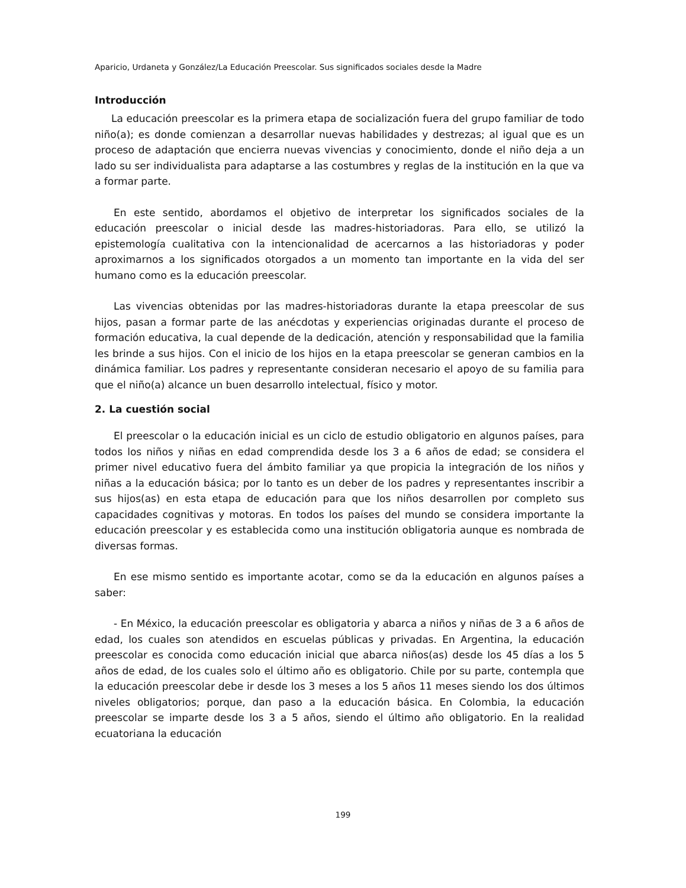Aparicio, Urdaneta y González/La Educación Preescolar. Sus significados sociales desde la Madre
Introducción
La educación preescolar es la primera etapa de socialización fuera del grupo familiar de todo niño(a); es donde comienzan a desarrollar nuevas habilidades y destrezas; al igual que es un proceso de adaptación que encierra nuevas vivencias y conocimiento, donde el niño deja a un lado su ser individualista para adaptarse a las costumbres y reglas de la institución en la que va a formar parte.
En este sentido, abordamos el objetivo de interpretar los significados sociales de la educación preescolar o inicial desde las madres-historiadoras. Para ello, se utilizó la epistemología cualitativa con la intencionalidad de acercarnos a las historiadoras y poder aproximarnos a los significados otorgados a un momento tan importante en la vida del ser humano como es la educación preescolar.
Las vivencias obtenidas por las madres-historiadoras durante la etapa preescolar de sus hijos, pasan a formar parte de las anécdotas y experiencias originadas durante el proceso de formación educativa, la cual depende de la dedicación, atención y responsabilidad que la familia les brinde a sus hijos. Con el inicio de los hijos en la etapa preescolar se generan cambios en la dinámica familiar. Los padres y representante consideran necesario el apoyo de su familia para que el niño(a) alcance un buen desarrollo intelectual, físico y motor.
2. La cuestión social
El preescolar o la educación inicial es un ciclo de estudio obligatorio en algunos países, para todos los niños y niñas en edad comprendida desde los 3 a 6 años de edad; se considera el primer nivel educativo fuera del ámbito familiar ya que propicia la integración de los niños y niñas a la educación básica; por lo tanto es un deber de los padres y representantes inscribir a sus hijos(as) en esta etapa de educación para que los niños desarrollen por completo sus capacidades cognitivas y motoras. En todos los países del mundo se considera importante la educación preescolar y es establecida como una institución obligatoria aunque es nombrada de diversas formas.
En ese mismo sentido es importante acotar, como se da la educación en algunos países a saber:
- En México, la educación preescolar es obligatoria y abarca a niños y niñas de 3 a 6 años de edad, los cuales son atendidos en escuelas públicas y privadas. En Argentina, la educación preescolar es conocida como educación inicial que abarca niños(as) desde los 45 días a los 5 años de edad, de los cuales solo el último año es obligatorio. Chile por su parte, contempla que la educación preescolar debe ir desde los 3 meses a los 5 años 11 meses siendo los dos últimos niveles obligatorios; porque, dan paso a la educación básica. En Colombia, la educación preescolar se imparte desde los 3 a 5 años, siendo el último año obligatorio. En la realidad ecuatoriana la educación
199